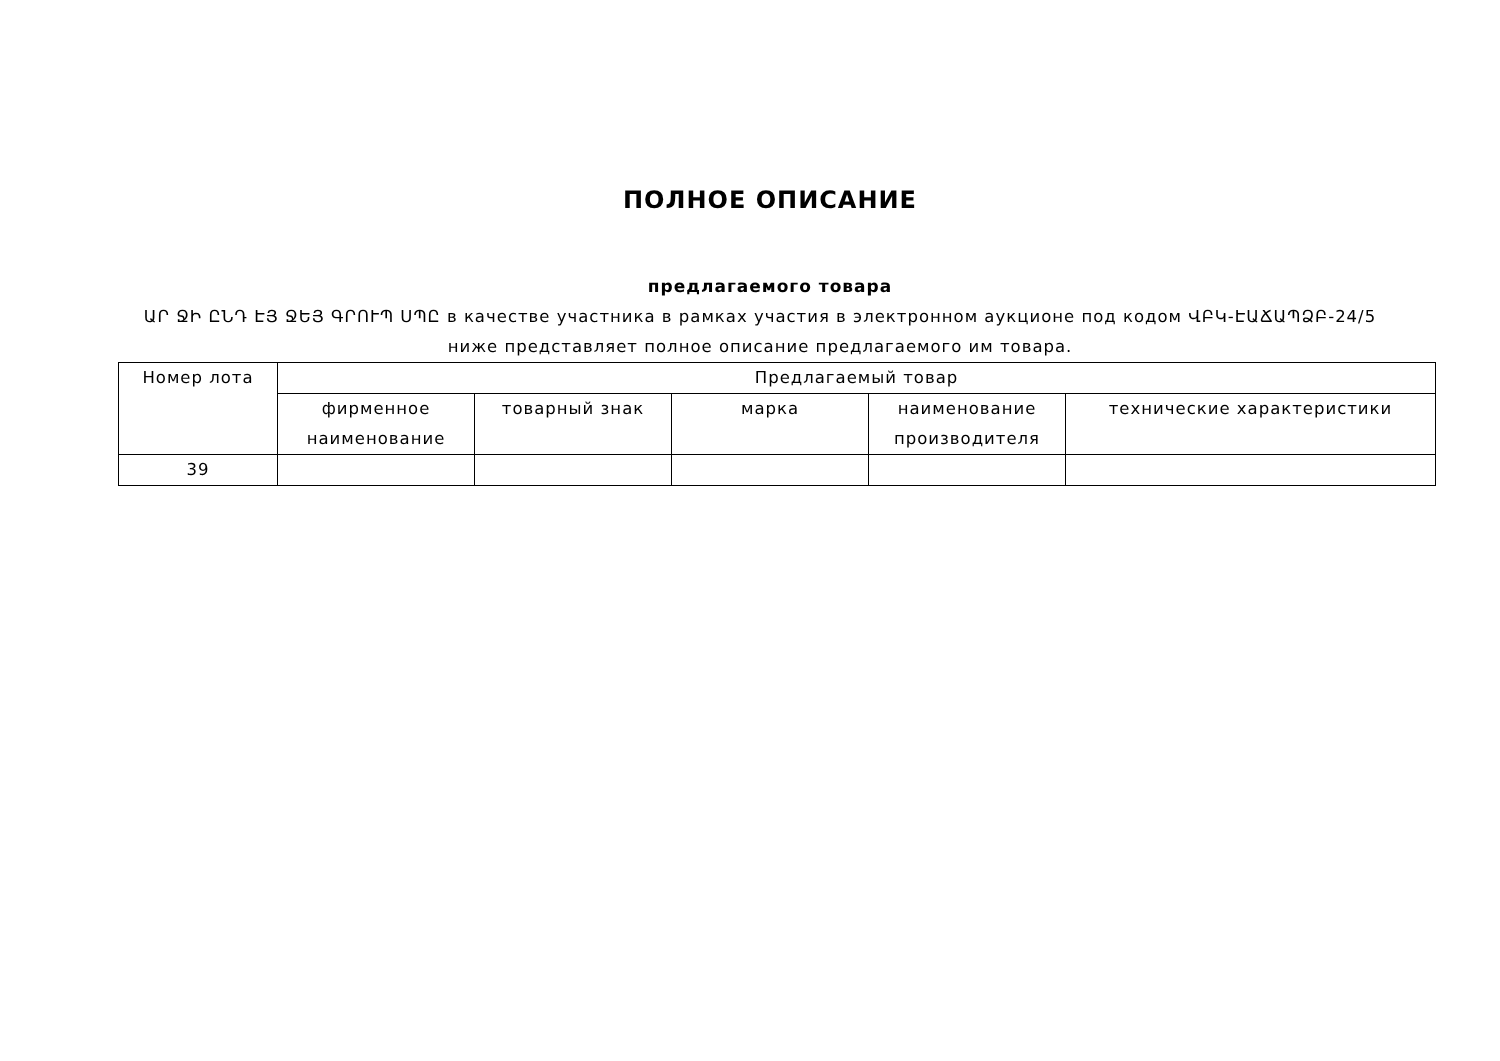ПОЛНОЕ ОПИСАНИЕ
предлагаемого товара
ԱՐ ՋԻ ԸՆԴ ԷՅ ՋԵՅ ԳՐՈՒՊ ՍՊԸ в качестве участника в рамках участия в электронном аукционе под кодом ՎԲԿ-ԷԱՃԱՊՁԲ-24/5 ниже представляет полное описание предлагаемого им товара.
| Номер лота | Предлагаемый товар | | | | |
| --- | --- | --- | --- | --- | --- |
| | фирменное наименование | товарный знак | марка | наименование производителя | технические характеристики |
| 39 | | | | | |